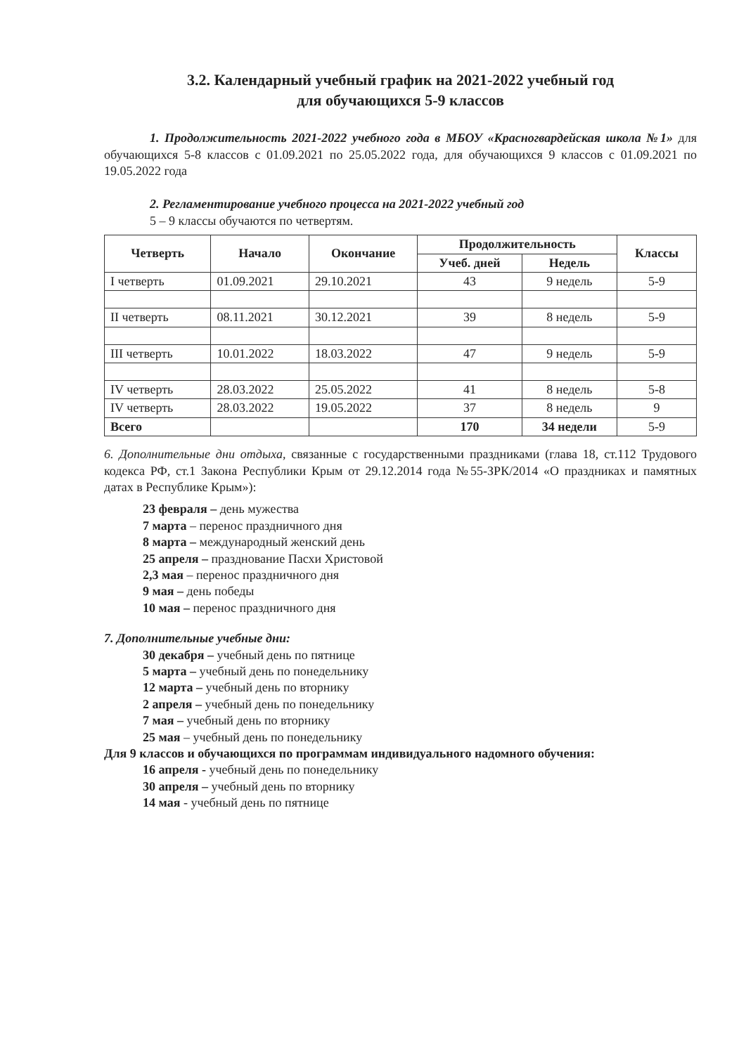3.2. Календарный учебный график на 2021-2022 учебный год
для обучающихся 5-9 классов
1. Продолжительность 2021-2022 учебного года в МБОУ «Красногвардейская школа №1» для обучающихся 5-8 классов с 01.09.2021 по 25.05.2022 года, для обучающихся 9 классов с 01.09.2021 по 19.05.2022 года
2. Регламентирование учебного процесса на 2021-2022 учебный год
5 – 9 классы обучаются по четвертям.
| Четверть | Начало | Окончание | Продолжительность | | Классы |
| --- | --- | --- | --- | --- | --- |
| | | | Учеб. дней | Недель | |
| I четверть | 01.09.2021 | 29.10.2021 | 43 | 9 недель | 5-9 |
| II четверть | 08.11.2021 | 30.12.2021 | 39 | 8 недель | 5-9 |
| III четверть | 10.01.2022 | 18.03.2022 | 47 | 9 недель | 5-9 |
| IV четверть | 28.03.2022 | 25.05.2022 | 41 | 8 недель | 5-8 |
| IV четверть | 28.03.2022 | 19.05.2022 | 37 | 8 недель | 9 |
| Всего | | | 170 | 34 недели | 5-9 |
6. Дополнительные дни отдыха, связанные с государственными праздниками (глава 18, ст.112 Трудового кодекса РФ, ст.1 Закона Республики Крым от 29.12.2014 года №55-ЗРК/2014 «О праздниках и памятных датах в Республике Крым»):
23 февраля – день мужества
7 марта – перенос праздничного дня
8 марта – международный женский день
25 апреля – празднование Пасхи Христовой
2,3 мая – перенос праздничного дня
9 мая – день победы
10 мая – перенос праздничного дня
7. Дополнительные учебные дни:
30 декабря – учебный день по пятнице
5 марта – учебный день по понедельнику
12 марта – учебный день по вторнику
2 апреля – учебный день по понедельнику
7 мая – учебный день по вторнику
25 мая – учебный день по понедельнику
Для 9 классов и обучающихся по программам индивидуального надомного обучения:
16 апреля - учебный день по понедельнику
30 апреля – учебный день по вторнику
14 мая - учебный день по пятнице